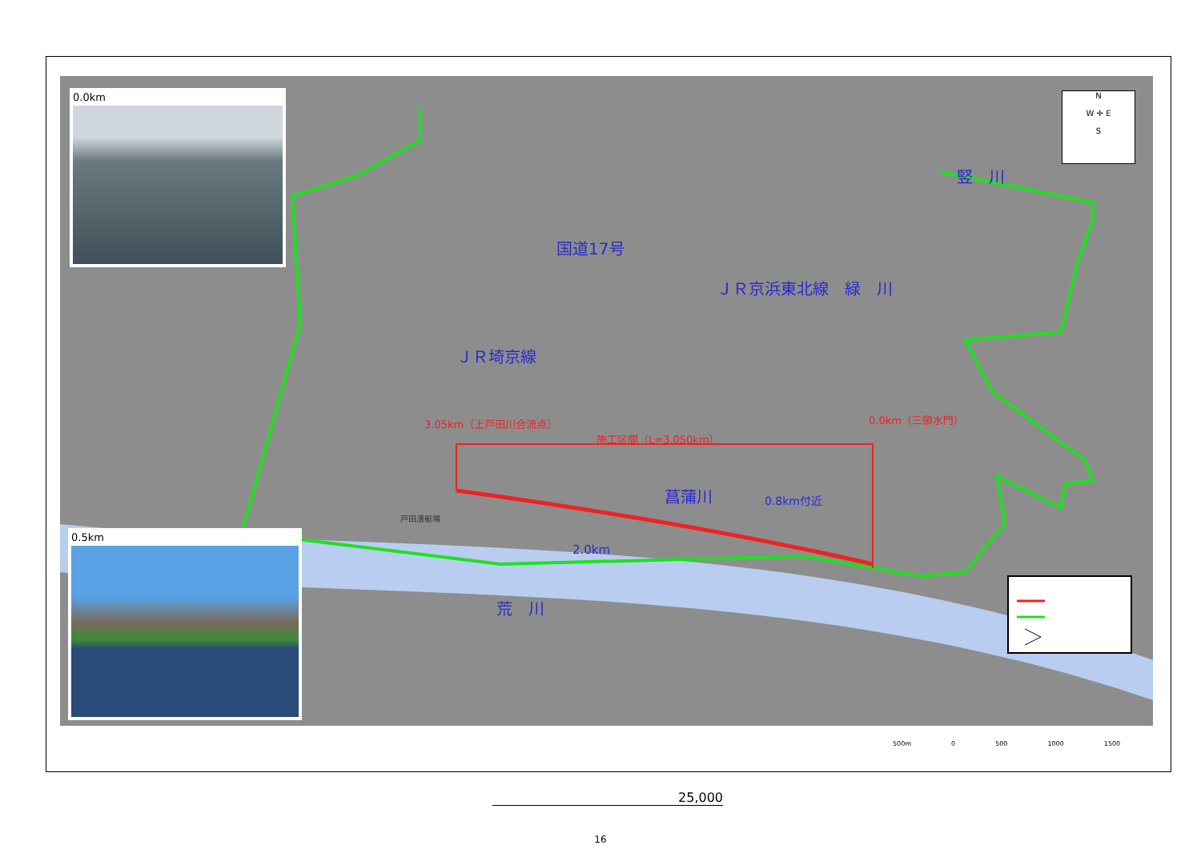0.0km
0.5km
N
W ✛ E
S
国道17号
ＪＲ京浜東北線　緑　川
竪　川
ＪＲ埼京線
3.05km（上戸田川合流点）
施工区間（L=3.050km）
0.0km（三領水門）
菖蒲川 0.8km付近
2.0km
戸田漕艇場
荒　川
500m 0 500 1000 1500
25,000
16